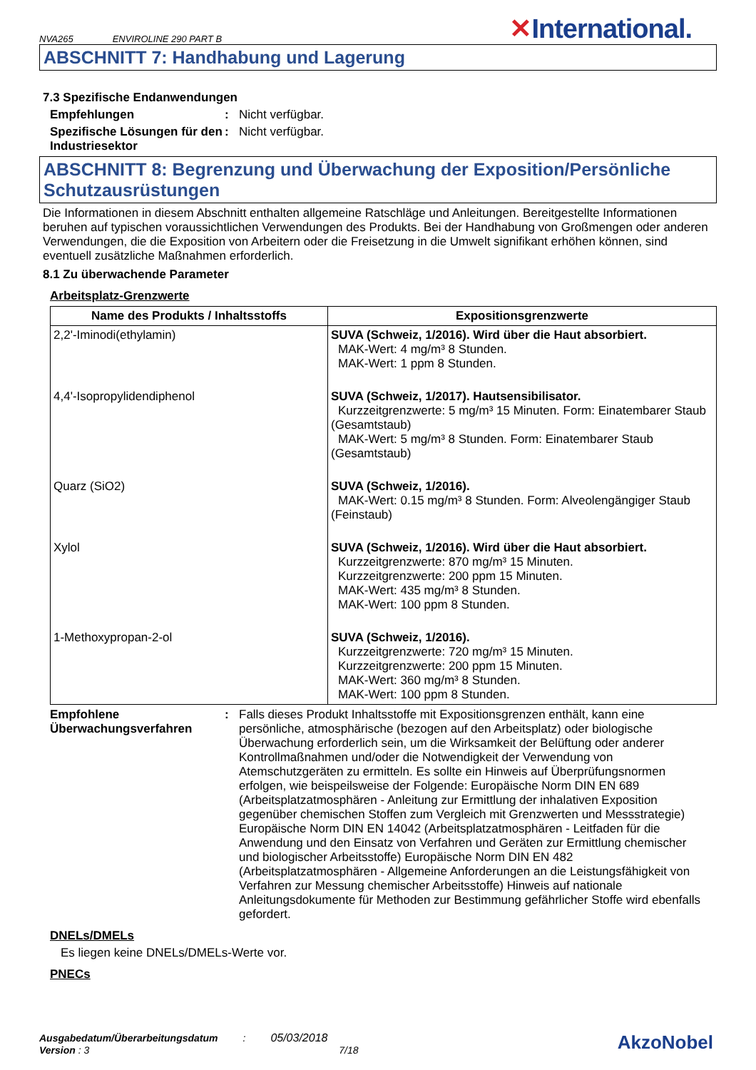NVA265 ENVIROLINE 290 PART B ✕International.
ABSCHNITT 7: Handhabung und Lagerung
7.3 Spezifische Endanwendungen
Empfehlungen : Nicht verfügbar.
Spezifische Lösungen für den Industriesektor
: Nicht verfügbar.
ABSCHNITT 8: Begrenzung und Überwachung der Exposition/Persönliche Schutzausrüstungen
Die Informationen in diesem Abschnitt enthalten allgemeine Ratschläge und Anleitungen. Bereitgestellte Informationen beruhen auf typischen voraussichtlichen Verwendungen des Produkts. Bei der Handhabung von Großmengen oder anderen Verwendungen, die die Exposition von Arbeitern oder die Freisetzung in die Umwelt signifikant erhöhen können, sind eventuell zusätzliche Maßnahmen erforderlich.
8.1 Zu überwachende Parameter
Arbeitsplatz-Grenzwerte
| Name des Produkts / Inhaltsstoffs | Expositionsgrenzwerte |
| --- | --- |
| 2,2'-Iminodi(ethylamin) | SUVA (Schweiz, 1/2016). Wird über die Haut absorbiert. MAK-Wert: 4 mg/m³ 8 Stunden. MAK-Wert: 1 ppm 8 Stunden. |
| 4,4'-Isopropylidendiphenol | SUVA (Schweiz, 1/2017). Hautsensibilisator. Kurzzeitgrenzwerte: 5 mg/m³ 15 Minuten. Form: Einatembarer Staub (Gesamtstaub) MAK-Wert: 5 mg/m³ 8 Stunden. Form: Einatembarer Staub (Gesamtstaub) |
| Quarz (SiO2) | SUVA (Schweiz, 1/2016). MAK-Wert: 0.15 mg/m³ 8 Stunden. Form: Alveolengängiger Staub (Feinstaub) |
| Xylol | SUVA (Schweiz, 1/2016). Wird über die Haut absorbiert. Kurzzeitgrenzwerte: 870 mg/m³ 15 Minuten. Kurzzeitgrenzwerte: 200 ppm 15 Minuten. MAK-Wert: 435 mg/m³ 8 Stunden. MAK-Wert: 100 ppm 8 Stunden. |
| 1-Methoxypropan-2-ol | SUVA (Schweiz, 1/2016). Kurzzeitgrenzwerte: 720 mg/m³ 15 Minuten. Kurzzeitgrenzwerte: 200 ppm 15 Minuten. MAK-Wert: 360 mg/m³ 8 Stunden. MAK-Wert: 100 ppm 8 Stunden. |
Empfohlene Überwachungsverfahren
: Falls dieses Produkt Inhaltsstoffe mit Expositionsgrenzen enthält, kann eine persönliche, atmosphärische (bezogen auf den Arbeitsplatz) oder biologische Überwachung erforderlich sein, um die Wirksamkeit der Belüftung oder anderer Kontrollmaßnahmen und/oder die Notwendigkeit der Verwendung von Atemschutzgeräten zu ermitteln. Es sollte ein Hinweis auf Überprüfungsnormen erfolgen, wie beispeilsweise der Folgende: Europäische Norm DIN EN 689 (Arbeitsplatzatmosphären - Anleitung zur Ermittlung der inhalativen Exposition gegenüber chemischen Stoffen zum Vergleich mit Grenzwerten und Messstrategie) Europäische Norm DIN EN 14042 (Arbeitsplatzatmosphären - Leitfaden für die Anwendung und den Einsatz von Verfahren und Geräten zur Ermittlung chemischer und biologischer Arbeitsstoffe) Europäische Norm DIN EN 482 (Arbeitsplatzatmosphären - Allgemeine Anforderungen an die Leistungsfähigkeit von Verfahren zur Messung chemischer Arbeitsstoffe) Hinweis auf nationale Anleitungsdokumente für Methoden zur Bestimmung gefährlicher Stoffe wird ebenfalls gefordert.
DNELs/DMELs
Es liegen keine DNELs/DMELs-Werte vor.
PNECs
Ausgabedatum/Überarbeitungsdatum: 05/03/2018
Version : 3 7/18
AkzoNobel